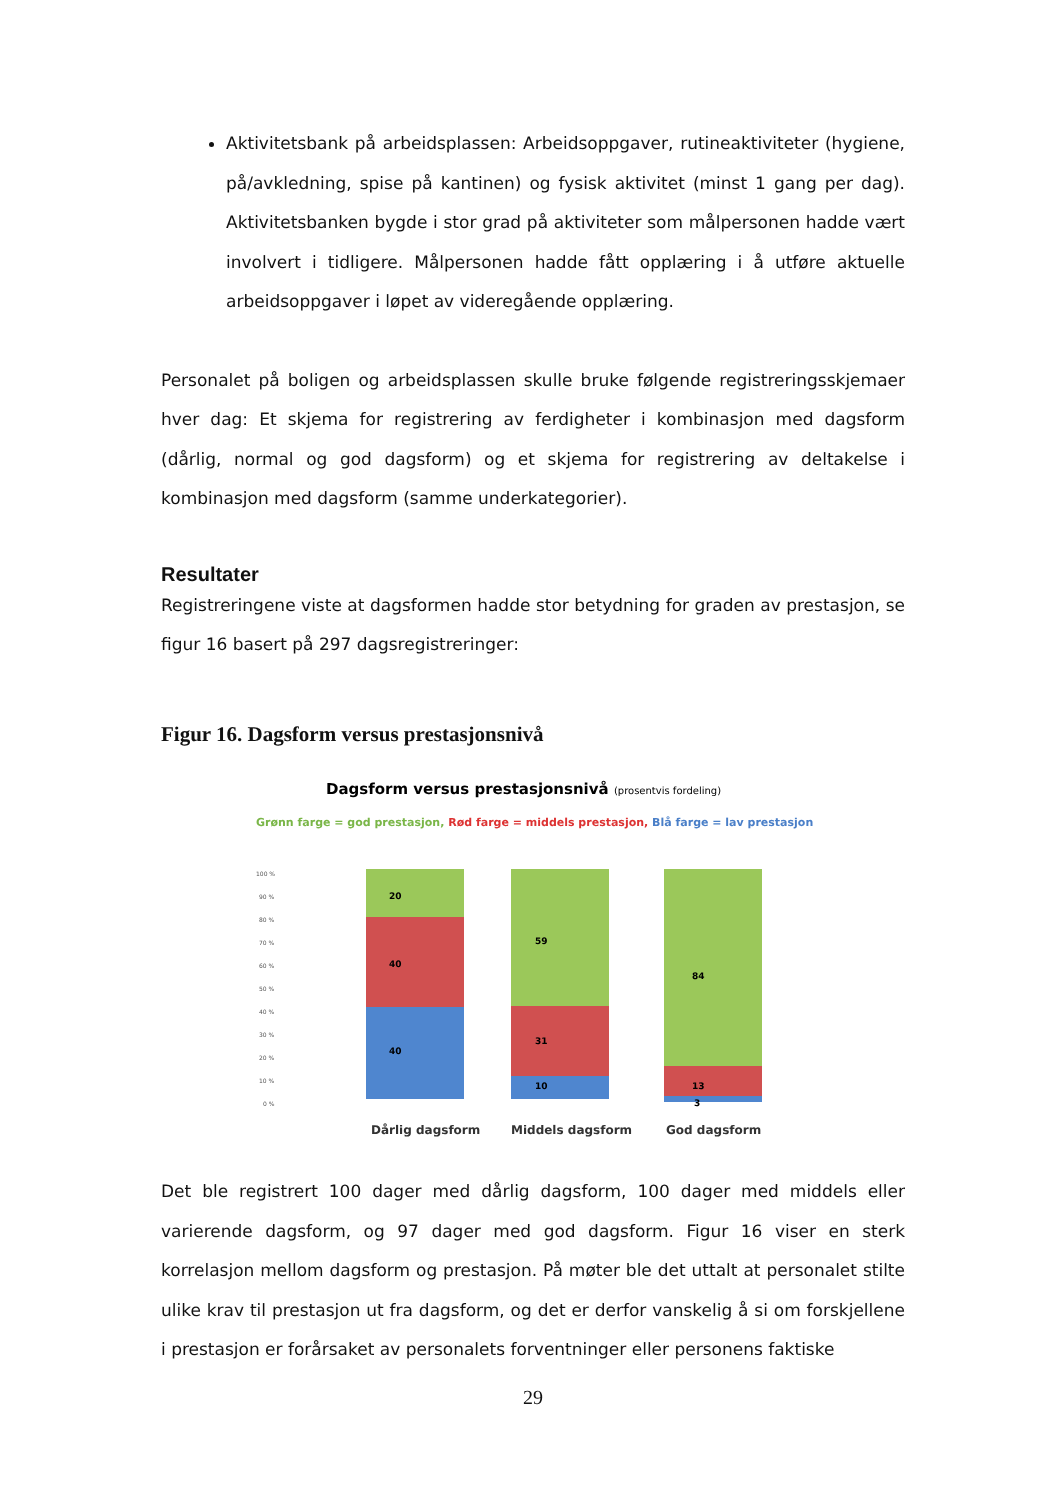Aktivitetsbank på arbeidsplassen: Arbeidsoppgaver, rutineaktiviteter (hygiene, på/avkledning, spise på kantinen) og fysisk aktivitet (minst 1 gang per dag). Aktivitetsbanken bygde i stor grad på aktiviteter som målpersonen hadde vært involvert i tidligere. Målpersonen hadde fått opplæring i å utføre aktuelle arbeidsoppgaver i løpet av videregående opplæring.
Personalet på boligen og arbeidsplassen skulle bruke følgende registreringsskjemaer hver dag: Et skjema for registrering av ferdigheter i kombinasjon med dagsform (dårlig, normal og god dagsform) og et skjema for registrering av deltakelse i kombinasjon med dagsform (samme underkategorier).
Resultater
Registreringene viste at dagsformen hadde stor betydning for graden av prestasjon, se figur 16 basert på 297 dagsregistreringer:
Figur 16. Dagsform versus prestasjonsnivå
Dagsform versus prestasjonsnivå (prosentvis fordeling)
Grønn farge = god prestasjon, Rød farge = middels prestasjon, Blå farge = lav prestasjon
100 %
90 %
80 %
70 %
60 %
50 %
40 %
30 %
20 %
10 %
0 %
20
40
40
59
31
10
84
13
3
Dårlig dagsform
Middels dagsform
God dagsform
Det ble registrert 100 dager med dårlig dagsform, 100 dager med middels eller varierende dagsform, og 97 dager med god dagsform. Figur 16 viser en sterk korrelasjon mellom dagsform og prestasjon. På møter ble det uttalt at personalet stilte ulike krav til prestasjon ut fra dagsform, og det er derfor vanskelig å si om forskjellene i prestasjon er forårsaket av personalets forventninger eller personens faktiske
29